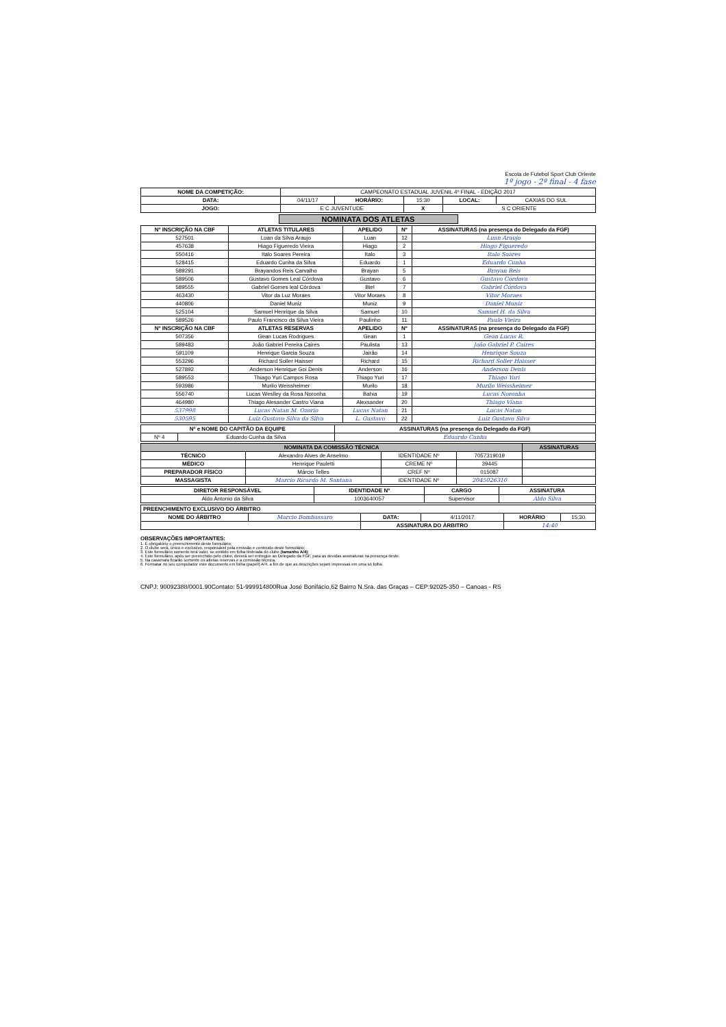Escola de Futebol Sport Club Oriente
1º jogo - 2º final - 4 fase
| NOME DA COMPETIÇÃO: | CAMPEONATO ESTADUAL JUVENIL 4º FINAL - EDIÇÃO 2017 | | | | |
| DATA: | 04/11/17 | HORÁRIO: | 15:30 | LOCAL: | CAXIAS DO SUL |
| JOGO: | E C JUVENTUDE | | X | S C ORIENTE | |
NOMINATA DOS ATLETAS
| Nº INSCRIÇÃO NA CBF | ATLETAS TITULARES | APELIDO | Nº | ASSINATURAS (na presença do Delegado da FGF) |
| --- | --- | --- | --- | --- |
| 527501 | Luan da Silva Araujo | Luan | 12 | Luan Araujo |
| 457638 | Hiago Figueredo Vieira | Hiago | 2 | Hiago Figueredo |
| 550416 | Italo Soares Pereira | Italo | 3 | Italo Soares |
| 528415 | Eduardo Cunha da Silva | Eduardo | 1 | Eduardo Cunha |
| 589291 | Brayandos Reis Carvalho | Brayan | 5 | Brayan Reis |
| 589506 | Gustavo Gomes Leal Córdova | Gustavo | 6 | Gustavo Córdova |
| 589555 | Gabriel Gomes leal Córdova | Biel | 7 | Gabriel Córdova |
| 463430 | Vitor da Luz Moraes | Vitor Moraes | 8 | Vitor Moraes |
| 440806 | Daniel Muniz | Muniz | 9 | Daniel Muniz |
| 525104 | Samuel Henrique da Silva | Samuel | 10 | Samuel H. da Silva |
| 589526 | Paulo Francisco da Silva Vieira | Paulinho | 11 | Paulo Vieira |
| Nº INSCRIÇÃO NA CBF | ATLETAS RESERVAS | APELIDO | Nº | ASSINATURAS (na presença do Delegado da FGF) |
| 507356 | Gean Lucas Rodrigues | Gean | 1 | Gean Lucas R. |
| 589483 | João Gabriel Pereira Caires | Paulista | 13 | João Gabriel P. Caires |
| 591109 | Henrique Garcia Souza | Jairão | 14 | Henrique Souza |
| 553296 | Richard Soller Haisser | Richard | 15 | Richard Soller Haisser |
| 527892 | Anderson Henrique Goi Denis | Anderson | 16 | Anderson Denis |
| 589553 | Thiago Yuri Campos Rosa | Thiago Yuri | 17 | Thiago Yuri |
| 593986 | Murilo Weissheimer | Murilo | 18 | Murilo Weissheimer |
| 556740 | Lucas Weslley da Rosa Noronha | Bahia | 19 | Lucas Noronha |
| 464980 | Thiago Alesander Castro Viana | Alexsander | 20 | Thiago Viana |
| 537998 | Lucas Natan M. Ozorio | Lucas Natan | 21 | Lucas Natan |
| 530595 | Luiz Gustavo Silva da Silva | L. Gustavo | 22 | Luiz Gustavo Silva |
| Nº e NOME DO CAPITÃO DA EQUIPE | | ASSINATURAS (na presença do Delegado da FGF) |
| --- | --- | --- |
| Nº 4 | Eduardo Cunha da Silva | Eduardo Cunha |
| NOMINATA DA COMISSÃO TÉCNICA | | | | ASSINATURAS |
| --- | --- | --- | --- | --- |
| TÉCNICO | Alexandro Alves de Anselmo | IDENTIDADE Nº | 7057319019 | |
| MÉDICO | Henrique Pauletti | CREME Nº | 39445 | |
| PREPARADOR FÍSICO | Márcio Telles | CREF Nº | 015087 | |
| MASSAGISTA | Marcio Ricardo M. Santana | IDENTIDADE Nº | 2045026310 | |
| DIRETOR RESPONSÁVEL | IDENTIDADE Nº | CARGO | ASSINATURA |
| --- | --- | --- | --- |
| Aldo Antonio da Silva | 1003640057 | Supervisor | Aldo Silva |
| PREENCHIMENTO EXCLUSIVO DO ÁRBITRO | | | | | |
| --- | --- | --- | --- | --- | --- |
| NOME DO ÁRBITRO | Marcio Bombassaro | DATA: | 4/11/2017 | HORÁRIO | 15:30 |
| | | ASSINATURA DO ÁRBITRO | | 14:40 | |
OBSERVAÇÕES IMPORTANTES:
1. É obrigatório o preenchimento deste formulário;
2. O clube será, único e exclusivo, responsável pela emissão e conteudo deste formulário;
3. Este formulário somente terá valor, se emitido em folha timbrada do clube (tamanho A/4);
4. Este formulário, após ser preenchido pelo clube, deverá ser entregue ao Delegado da FGF, para as devidas assinaturas na presença deste.
5. Na casamata ficarão somente os atletas reservas e a comissão técnica.
6. Formatar no seu computador este documento em folha (papell) A/4, a fim de que as descrições sejam impressas em uma só folha.
CNPJ: 90092388/0001.90Contato: 51-999914800Rua José Bonifácio,62 Bairro N.Sra. das Graças – CEP:92025-350 – Canoas - RS